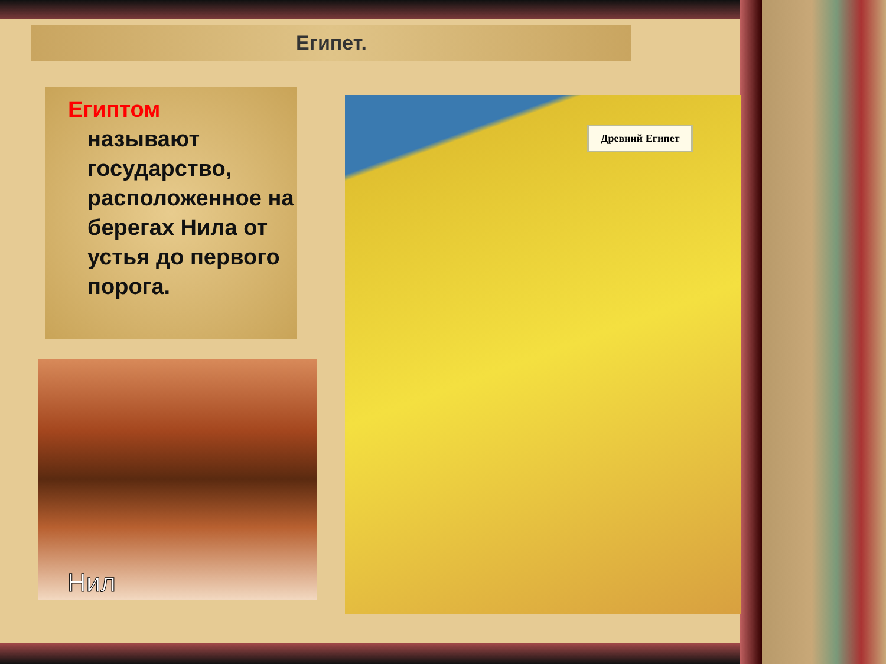Египет.
Египтом
называют государство, расположенное на берегах Нила от устья до первого порога.
Нил
Древний Египет